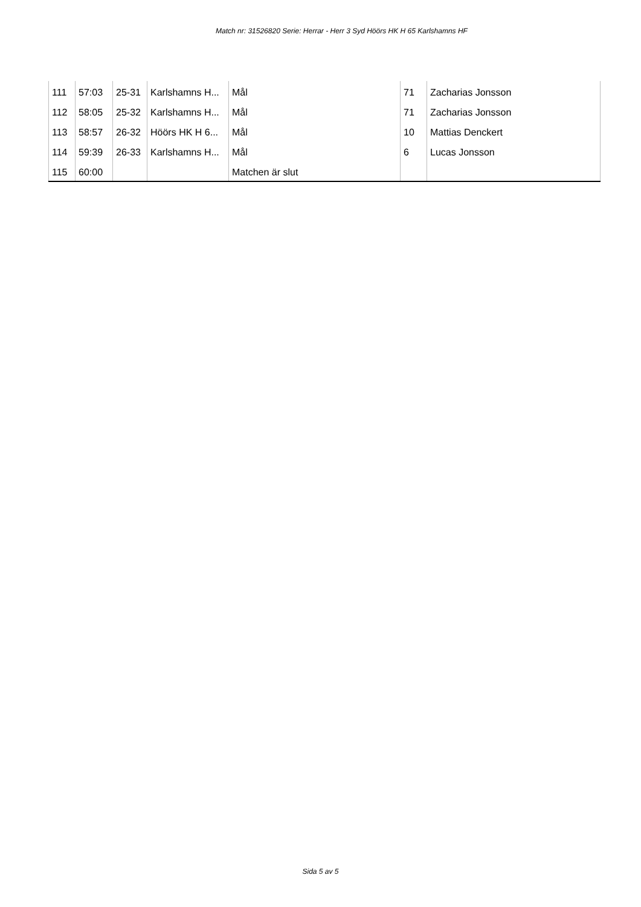Match nr: 31526820 Serie: Herrar - Herr 3 Syd Höörs HK H 65 Karlshamns HF
| 111 | 57:03 | 25-31 | Karlshamns H... | Mål | 71 | Zacharias Jonsson |
| 112 | 58:05 | 25-32 | Karlshamns H... | Mål | 71 | Zacharias Jonsson |
| 113 | 58:57 | 26-32 | Höörs HK H 6... | Mål | 10 | Mattias Denckert |
| 114 | 59:39 | 26-33 | Karlshamns H... | Mål | 6 | Lucas Jonsson |
| 115 | 60:00 | | | Matchen är slut | | |
Sida 5 av 5